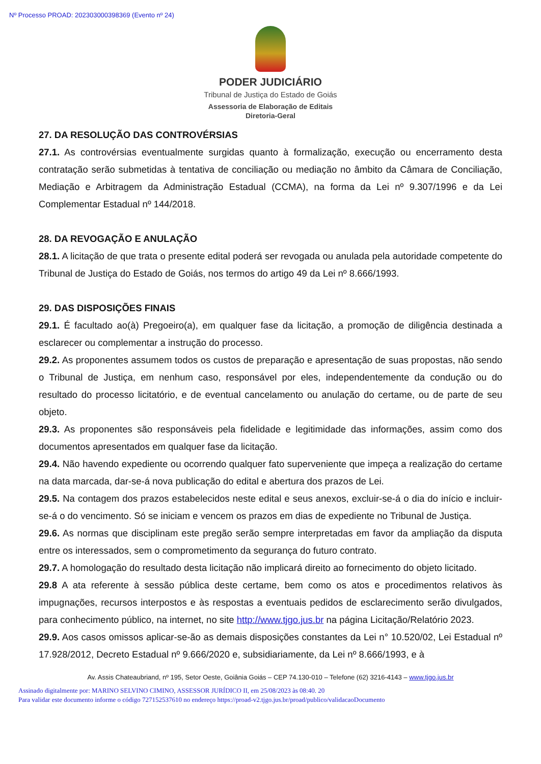Nº Processo PROAD: 202303000398369 (Evento nº 24)
PODER JUDICIÁRIO
Tribunal de Justiça do Estado de Goiás
Assessoria de Elaboração de Editais
Diretoria-Geral
27. DA RESOLUÇÃO DAS CONTROVÉRSIAS
27.1. As controvérsias eventualmente surgidas quanto à formalização, execução ou encerramento desta contratação serão submetidas à tentativa de conciliação ou mediação no âmbito da Câmara de Conciliação, Mediação e Arbitragem da Administração Estadual (CCMA), na forma da Lei nº 9.307/1996 e da Lei Complementar Estadual nº 144/2018.
28. DA REVOGAÇÃO E ANULAÇÃO
28.1. A licitação de que trata o presente edital poderá ser revogada ou anulada pela autoridade competente do Tribunal de Justiça do Estado de Goiás, nos termos do artigo 49 da Lei nº 8.666/1993.
29. DAS DISPOSIÇÕES FINAIS
29.1. É facultado ao(à) Pregoeiro(a), em qualquer fase da licitação, a promoção de diligência destinada a esclarecer ou complementar a instrução do processo.
29.2. As proponentes assumem todos os custos de preparação e apresentação de suas propostas, não sendo o Tribunal de Justiça, em nenhum caso, responsável por eles, independentemente da condução ou do resultado do processo licitatório, e de eventual cancelamento ou anulação do certame, ou de parte de seu objeto.
29.3. As proponentes são responsáveis pela fidelidade e legitimidade das informações, assim como dos documentos apresentados em qualquer fase da licitação.
29.4. Não havendo expediente ou ocorrendo qualquer fato superveniente que impeça a realização do certame na data marcada, dar-se-á nova publicação do edital e abertura dos prazos de Lei.
29.5. Na contagem dos prazos estabelecidos neste edital e seus anexos, excluir-se-á o dia do início e incluir-se-á o do vencimento. Só se iniciam e vencem os prazos em dias de expediente no Tribunal de Justiça.
29.6. As normas que disciplinam este pregão serão sempre interpretadas em favor da ampliação da disputa entre os interessados, sem o comprometimento da segurança do futuro contrato.
29.7. A homologação do resultado desta licitação não implicará direito ao fornecimento do objeto licitado.
29.8 A ata referente à sessão pública deste certame, bem como os atos e procedimentos relativos às impugnações, recursos interpostos e às respostas a eventuais pedidos de esclarecimento serão divulgados, para conhecimento público, na internet, no site http://www.tjgo.jus.br na página Licitação/Relatório 2023.
29.9. Aos casos omissos aplicar-se-ão as demais disposições constantes da Lei n° 10.520/02, Lei Estadual nº 17.928/2012, Decreto Estadual nº 9.666/2020 e, subsidiariamente, da Lei nº 8.666/1993, e à
Av. Assis Chateaubriand, nº 195, Setor Oeste, Goiânia Goiás – CEP 74.130-010 – Telefone (62) 3216-4143 – www.tjgo.jus.br
Assinado digitalmente por: MARINO SELVINO CIMINO, ASSESSOR JURÍDICO II, em 25/08/2023 às 08:40. 20
Para validar este documento informe o código 727152537610 no endereço https://proad-v2.tjgo.jus.br/proad/publico/validacaoDocumento